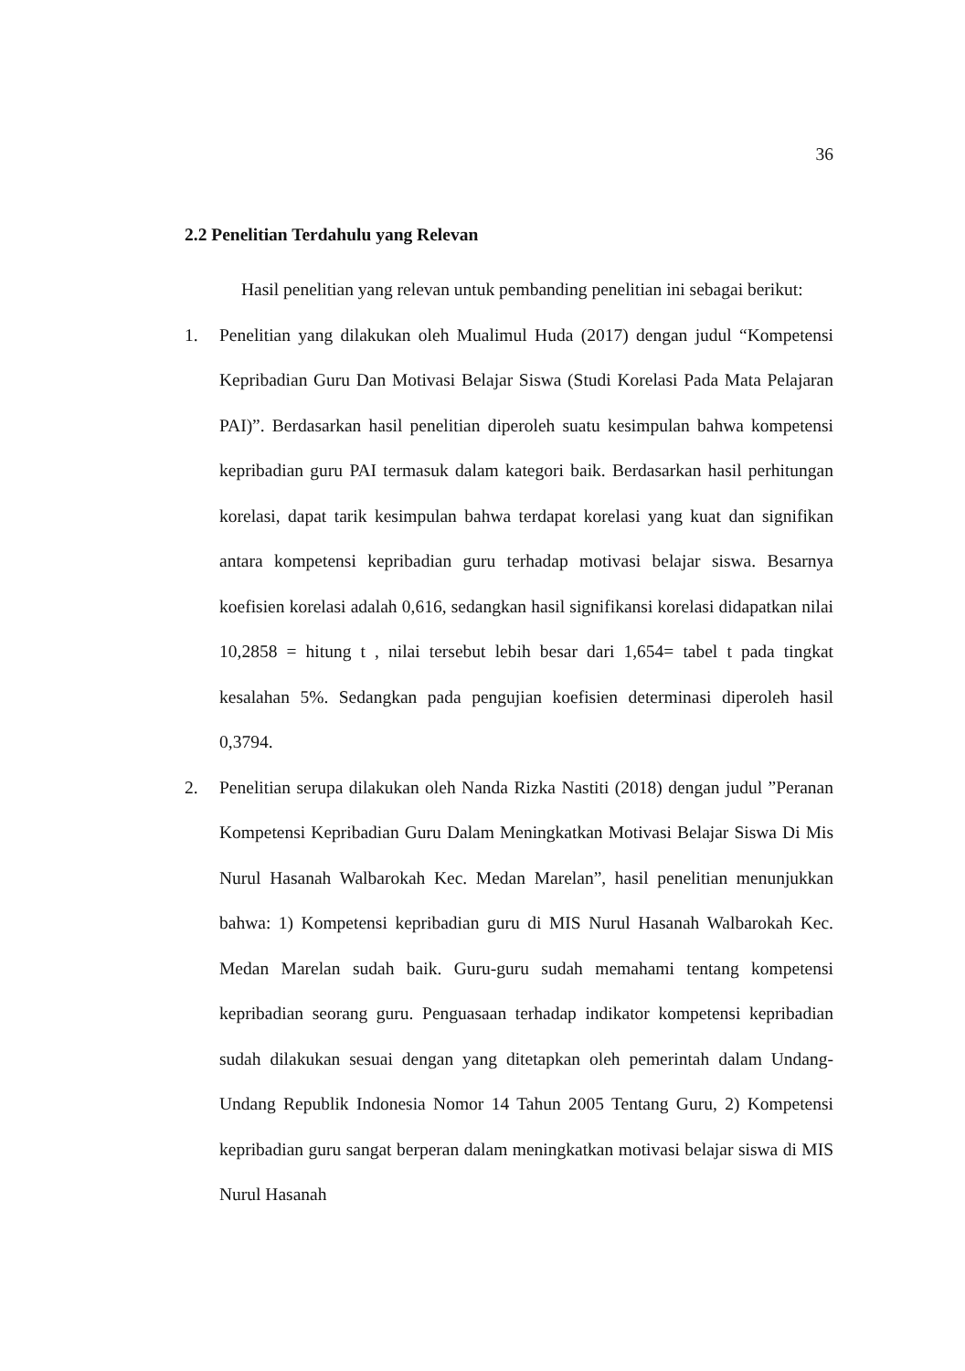36
2.2 Penelitian Terdahulu yang Relevan
Hasil penelitian yang relevan untuk pembanding penelitian ini sebagai berikut:
1. Penelitian yang dilakukan oleh Mualimul Huda (2017) dengan judul “Kompetensi Kepribadian Guru Dan Motivasi Belajar Siswa (Studi Korelasi Pada Mata Pelajaran PAI)”. Berdasarkan hasil penelitian diperoleh suatu kesimpulan bahwa kompetensi kepribadian guru PAI termasuk dalam kategori baik. Berdasarkan hasil perhitungan korelasi, dapat tarik kesimpulan bahwa terdapat korelasi yang kuat dan signifikan antara kompetensi kepribadian guru terhadap motivasi belajar siswa. Besarnya koefisien korelasi adalah 0,616, sedangkan hasil signifikansi korelasi didapatkan nilai 10,2858 = hitung t , nilai tersebut lebih besar dari 1,654= tabel t pada tingkat kesalahan 5%. Sedangkan pada pengujian koefisien determinasi diperoleh hasil 0,3794.
2. Penelitian serupa dilakukan oleh Nanda Rizka Nastiti (2018) dengan judul ”Peranan Kompetensi Kepribadian Guru Dalam Meningkatkan Motivasi Belajar Siswa Di Mis Nurul Hasanah Walbarokah Kec. Medan Marelan”, hasil penelitian menunjukkan bahwa: 1) Kompetensi kepribadian guru di MIS Nurul Hasanah Walbarokah Kec. Medan Marelan sudah baik. Guru-guru sudah memahami tentang kompetensi kepribadian seorang guru. Penguasaan terhadap indikator kompetensi kepribadian sudah dilakukan sesuai dengan yang ditetapkan oleh pemerintah dalam Undang-Undang Republik Indonesia Nomor 14 Tahun 2005 Tentang Guru, 2) Kompetensi kepribadian guru sangat berperan dalam meningkatkan motivasi belajar siswa di MIS Nurul Hasanah